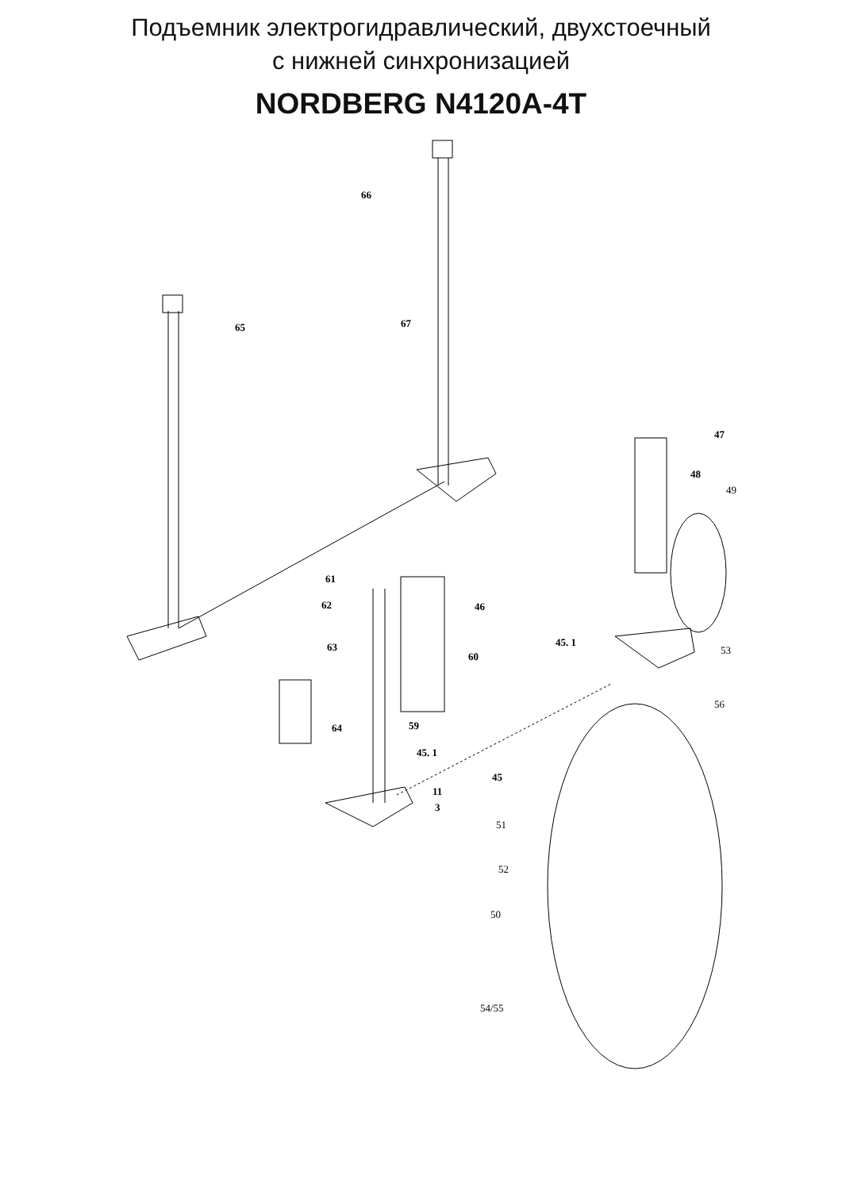Подъемник электрогидравлический, двухстоечный
с нижней синхронизацией
NORDBERG N4120A-4T
66
65
67
47
48
49
61
62
46
63
60
45. 1
53
56
64
59
45. 1
45
11
3
51
52
50
54/55